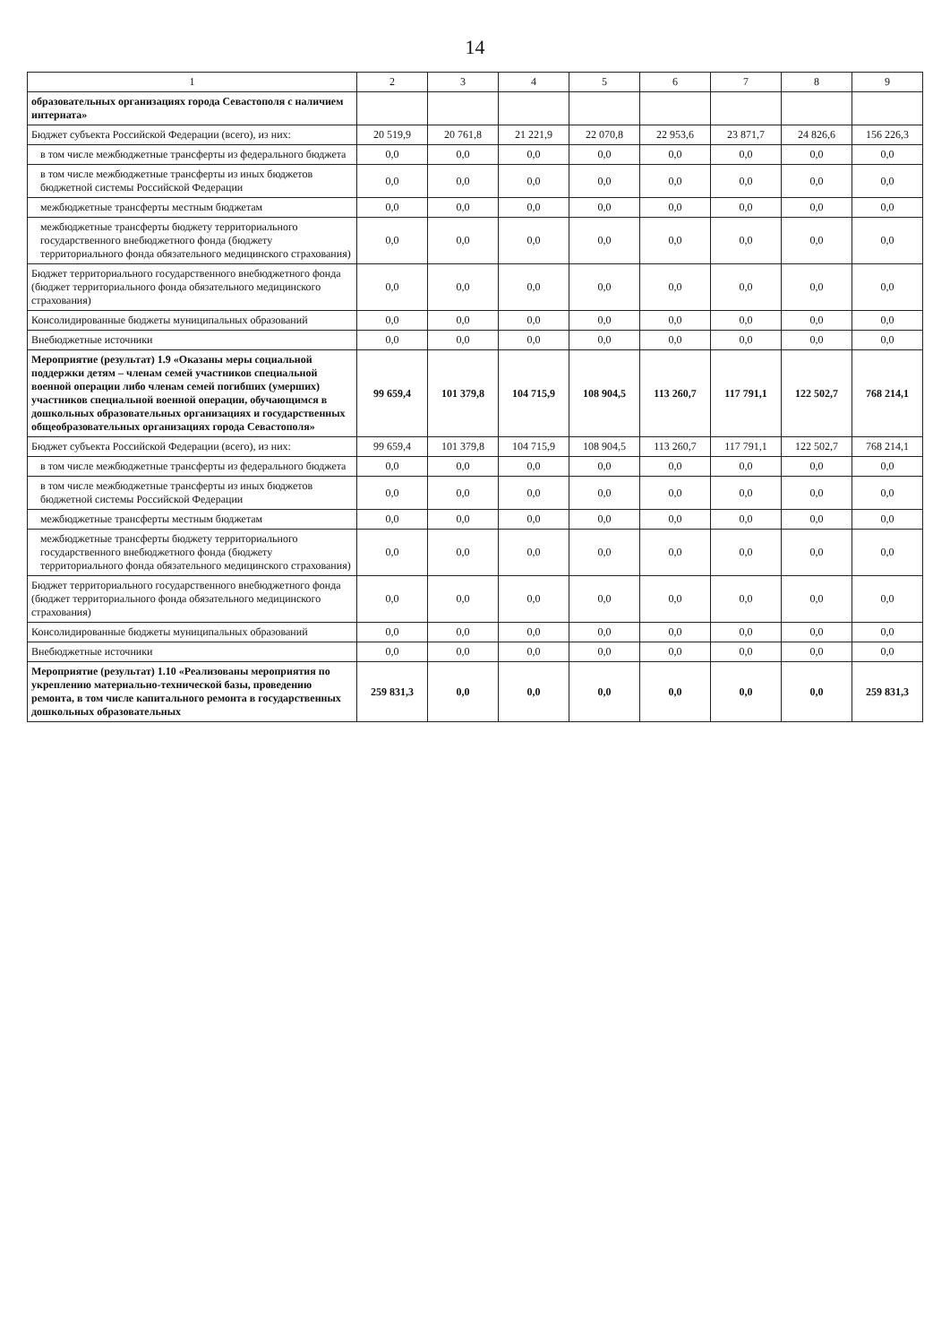14
| 1 | 2 | 3 | 4 | 5 | 6 | 7 | 8 | 9 |
| --- | --- | --- | --- | --- | --- | --- | --- | --- |
| образовательных организациях города Севастополя с наличием интерната» | | | | | | | | |
| Бюджет субъекта Российской Федерации (всего), из них: | 20 519,9 | 20 761,8 | 21 221,9 | 22 070,8 | 22 953,6 | 23 871,7 | 24 826,6 | 156 226,3 |
| в том числе межбюджетные трансферты из федерального бюджета | 0,0 | 0,0 | 0,0 | 0,0 | 0,0 | 0,0 | 0,0 | 0,0 |
| в том числе межбюджетные трансферты из иных бюджетов бюджетной системы Российской Федерации | 0,0 | 0,0 | 0,0 | 0,0 | 0,0 | 0,0 | 0,0 | 0,0 |
| межбюджетные трансферты местным бюджетам | 0,0 | 0,0 | 0,0 | 0,0 | 0,0 | 0,0 | 0,0 | 0,0 |
| межбюджетные трансферты бюджету территориального государственного внебюджетного фонда (бюджету территориального фонда обязательного медицинского страхования) | 0,0 | 0,0 | 0,0 | 0,0 | 0,0 | 0,0 | 0,0 | 0,0 |
| Бюджет территориального государственного внебюджетного фонда (бюджет территориального фонда обязательного медицинского страхования) | 0,0 | 0,0 | 0,0 | 0,0 | 0,0 | 0,0 | 0,0 | 0,0 |
| Консолидированные бюджеты муниципальных образований | 0,0 | 0,0 | 0,0 | 0,0 | 0,0 | 0,0 | 0,0 | 0,0 |
| Внебюджетные источники | 0,0 | 0,0 | 0,0 | 0,0 | 0,0 | 0,0 | 0,0 | 0,0 |
| Мероприятие (результат) 1.9 «Оказаны меры социальной поддержки детям – членам семей участников специальной военной операции либо членам семей погибших (умерших) участников специальной военной операции, обучающимся в дошкольных образовательных организациях и государственных общеобразовательных организациях города Севастополя» | 99 659,4 | 101 379,8 | 104 715,9 | 108 904,5 | 113 260,7 | 117 791,1 | 122 502,7 | 768 214,1 |
| Бюджет субъекта Российской Федерации (всего), из них: | 99 659,4 | 101 379,8 | 104 715,9 | 108 904,5 | 113 260,7 | 117 791,1 | 122 502,7 | 768 214,1 |
| в том числе межбюджетные трансферты из федерального бюджета | 0,0 | 0,0 | 0,0 | 0,0 | 0,0 | 0,0 | 0,0 | 0,0 |
| в том числе межбюджетные трансферты из иных бюджетов бюджетной системы Российской Федерации | 0,0 | 0,0 | 0,0 | 0,0 | 0,0 | 0,0 | 0,0 | 0,0 |
| межбюджетные трансферты местным бюджетам | 0,0 | 0,0 | 0,0 | 0,0 | 0,0 | 0,0 | 0,0 | 0,0 |
| межбюджетные трансферты бюджету территориального государственного внебюджетного фонда (бюджету территориального фонда обязательного медицинского страхования) | 0,0 | 0,0 | 0,0 | 0,0 | 0,0 | 0,0 | 0,0 | 0,0 |
| Бюджет территориального государственного внебюджетного фонда (бюджет территориального фонда обязательного медицинского страхования) | 0,0 | 0,0 | 0,0 | 0,0 | 0,0 | 0,0 | 0,0 | 0,0 |
| Консолидированные бюджеты муниципальных образований | 0,0 | 0,0 | 0,0 | 0,0 | 0,0 | 0,0 | 0,0 | 0,0 |
| Внебюджетные источники | 0,0 | 0,0 | 0,0 | 0,0 | 0,0 | 0,0 | 0,0 | 0,0 |
| Мероприятие (результат) 1.10 «Реализованы мероприятия по укреплению материально-технической базы, проведению ремонта, в том числе капитального ремонта в государственных дошкольных образовательных | 259 831,3 | 0,0 | 0,0 | 0,0 | 0,0 | 0,0 | 0,0 | 259 831,3 |